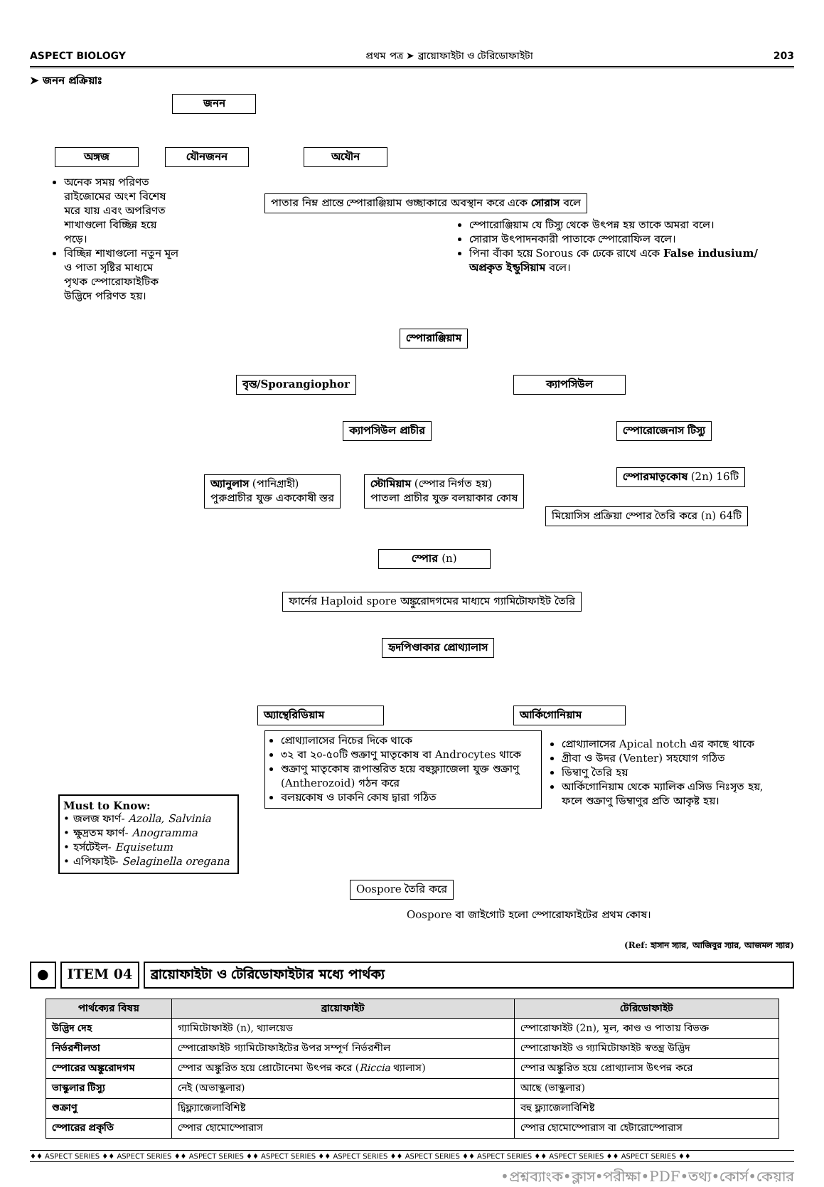ASPECT BIOLOGY প্রথম পত্র ➤ ব্রায়োফাইটা ও টেরিডোফাইটা 203
➤ জনন প্রক্রিয়াঃ
জনন
অঙ্গজ যৌনজনন অযৌন
অনেক সময় পরিণত রাইজোমের অংশ বিশেষ মরে যায় এবং অপরিণত শাখাগুলো বিচ্ছিন্ন হয়ে পড়ে।
বিচ্ছিন্ন শাখাগুলো নতুন মূল ও পাতা সৃষ্টির মাধ্যমে পৃথক স্পোরোফাইটিক উদ্ভিদে পরিণত হয়।
পাতার নিম্ন প্রান্তে স্পোরাঞ্জিয়াম গুচ্ছাকারে অবস্থান করে একে সোরাস বলে
স্পোরোঞ্জিয়াম যে টিস্যু থেকে উৎপন্ন হয় তাকে অমরা বলে।
সোরাস উৎপাদনকারী পাতাকে স্পোরোফিল বলে।
পিনা বাঁকা হয়ে Sorous কে ঢেকে রাখে একে False indusium/ অপ্রকৃত ইন্ডুসিয়াম বলে।
স্পোরাঞ্জিয়াম
বৃন্ত/Sporangiophor ক্যাপসিউল
ক্যাপসিউল প্রাচীর স্পোরোজেনাস টিস্যু
অ্যানুলাস (পানিগ্রাহী)
পুরুপ্রাচীর যুক্ত এককোষী স্তর
স্টোমিয়াম (স্পোর নির্গত হয়)
পাতলা প্রাচীর যুক্ত বলয়াকার কোষ
স্পোরমাতৃকোষ (2n) 16টি
মিয়োসিস প্রক্রিয়া স্পোর তৈরি করে (n) 64টি
স্পোর (n)
ফার্নের Haploid spore অঙ্কুরোদগমের মাধ্যমে গ্যামিটোফাইট তৈরি
হৃদপিণ্ডাকার প্রোথ্যালাস
অ্যান্থেরিডিয়াম আর্কিগোনিয়াম
প্রোথ্যালাসের নিচের দিকে থাকে
৩২ বা ২০-৫০টি শুক্রাণু মাতৃকোষ বা Androcytes থাকে
শুক্রাণু মাতৃকোষ রূপান্তরিত হয়ে বহুফ্ল্যাজেলা যুক্ত শুক্রাণু (Antherozoid) গঠন করে
বলয়কোষ ও ঢাকনি কোষ দ্বারা গঠিত
প্রোথ্যালাসের Apical notch এর কাছে থাকে
গ্রীবা ও উদর (Venter) সহযোগ গঠিত
ডিম্বাণু তৈরি হয়
আর্কিগোনিয়াম থেকে ম্যালিক এসিড নিঃসৃত হয়, ফলে শুক্রাণু ডিম্বাণুর প্রতি আকৃষ্ট হয়।
Must to Know:
• জলজ ফার্ণ- Azolla, Salvinia
• ক্ষুদ্রতম ফার্ণ- Anogramma
• হর্সটেইল- Equisetum
• এপিফাইট- Selaginella oregana
Oospore তৈরি করে
Oospore বা জাইগোট হলো স্পোরোফাইটের প্রথম কোষ।
(Ref: হাসান স্যার, আজিবুর স্যার, আজমল স্যার)
● ITEM 04 ব্রায়োফাইটা ও টেরিডোফাইটার মধ্যে পার্থক্য
| পার্থক্যের বিষয় | ব্রায়োফাইট | টেরিডোফাইট |
| --- | --- | --- |
| উদ্ভিদ দেহ | গ্যামিটোফাইট (n), থ্যালয়েড | স্পোরোফাইট (2n), মূল, কাণ্ড ও পাতায় বিভক্ত |
| নির্ভরশীলতা | স্পোরোফাইট গ্যামিটোফাইটের উপর সম্পূর্ণ নির্ভরশীল | স্পোরোফাইট ও গ্যামিটোফাইট স্বতন্ত্র উদ্ভিদ |
| স্পোরের অঙ্কুরোদগম | স্পোর অঙ্কুরিত হয়ে প্রোটোনেমা উৎপন্ন করে ( Riccia থ্যালাস) | স্পোর অঙ্কুরিত হয়ে প্রোথ্যালাস উৎপন্ন করে |
| ভাস্কুলার টিস্যু | নেই (অভাস্কুলার) | আছে (ভাস্কুলার) |
| শুক্রাণু | দ্বিফ্ল্যাজেলাবিশিষ্ট | বহু ফ্ল্যাজেলাবিশিষ্ট |
| স্পোরের প্রকৃতি | স্পোর হোমোস্পোরাস | স্পোর হোমোস্পোরাস বা হেটারোস্পোরাস |
♦♦ ASPECT SERIES ♦♦ ASPECT SERIES ♦♦ ASPECT SERIES ♦♦ ASPECT SERIES ♦♦ ASPECT SERIES ♦♦ ASPECT SERIES ♦♦ ASPECT SERIES ♦♦ ASPECT SERIES ♦♦ ASPECT SERIES ♦♦
•প্রশ্নব্যাংক•ক্লাস•পরীক্ষা•PDF•তথ্য•কোর্স•কেয়ার